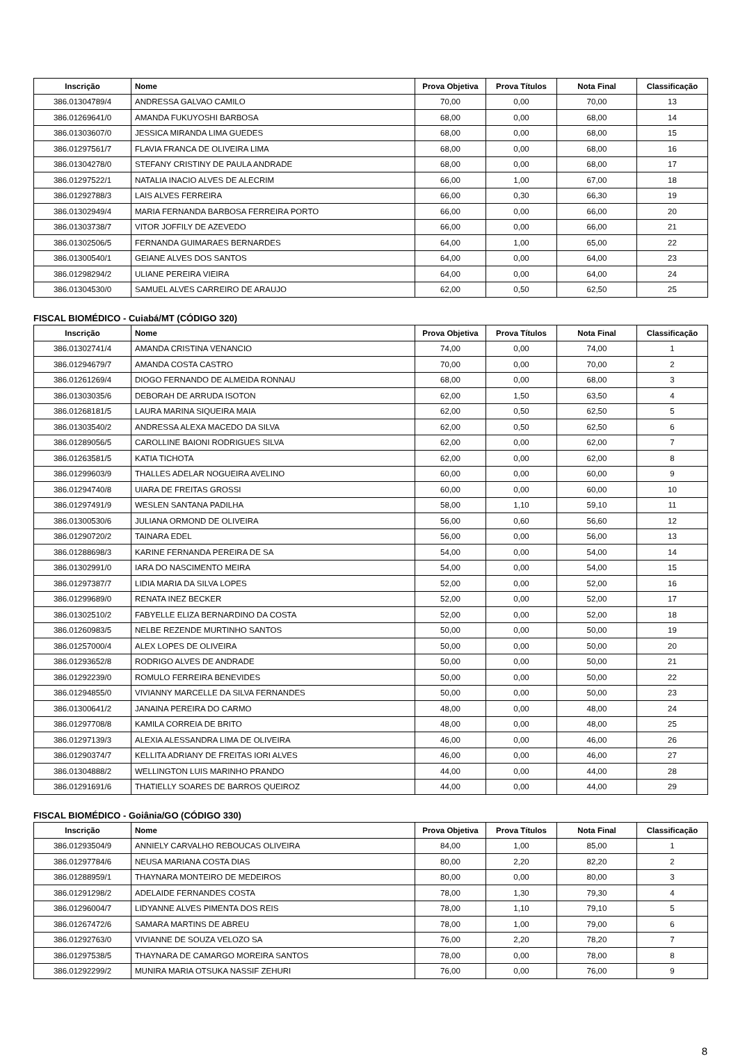| Inscrição | Nome | Prova Objetiva | Prova Títulos | Nota Final | Classificação |
| --- | --- | --- | --- | --- | --- |
| 386.01304789/4 | ANDRESSA GALVAO CAMILO | 70,00 | 0,00 | 70,00 | 13 |
| 386.01269641/0 | AMANDA FUKUYOSHI BARBOSA | 68,00 | 0,00 | 68,00 | 14 |
| 386.01303607/0 | JESSICA MIRANDA LIMA GUEDES | 68,00 | 0,00 | 68,00 | 15 |
| 386.01297561/7 | FLAVIA FRANCA DE OLIVEIRA LIMA | 68,00 | 0,00 | 68,00 | 16 |
| 386.01304278/0 | STEFANY CRISTINY DE PAULA ANDRADE | 68,00 | 0,00 | 68,00 | 17 |
| 386.01297522/1 | NATALIA INACIO ALVES DE ALECRIM | 66,00 | 1,00 | 67,00 | 18 |
| 386.01292788/3 | LAIS ALVES FERREIRA | 66,00 | 0,30 | 66,30 | 19 |
| 386.01302949/4 | MARIA FERNANDA BARBOSA FERREIRA PORTO | 66,00 | 0,00 | 66,00 | 20 |
| 386.01303738/7 | VITOR JOFFILY DE AZEVEDO | 66,00 | 0,00 | 66,00 | 21 |
| 386.01302506/5 | FERNANDA GUIMARAES BERNARDES | 64,00 | 1,00 | 65,00 | 22 |
| 386.01300540/1 | GEIANE ALVES DOS SANTOS | 64,00 | 0,00 | 64,00 | 23 |
| 386.01298294/2 | ULIANE PEREIRA VIEIRA | 64,00 | 0,00 | 64,00 | 24 |
| 386.01304530/0 | SAMUEL ALVES CARREIRO DE ARAUJO | 62,00 | 0,50 | 62,50 | 25 |
FISCAL BIOMÉDICO - Cuiabá/MT (CÓDIGO 320)
| Inscrição | Nome | Prova Objetiva | Prova Títulos | Nota Final | Classificação |
| --- | --- | --- | --- | --- | --- |
| 386.01302741/4 | AMANDA CRISTINA VENANCIO | 74,00 | 0,00 | 74,00 | 1 |
| 386.01294679/7 | AMANDA COSTA CASTRO | 70,00 | 0,00 | 70,00 | 2 |
| 386.01261269/4 | DIOGO FERNANDO DE ALMEIDA RONNAU | 68,00 | 0,00 | 68,00 | 3 |
| 386.01303035/6 | DEBORAH DE ARRUDA ISOTON | 62,00 | 1,50 | 63,50 | 4 |
| 386.01268181/5 | LAURA MARINA SIQUEIRA MAIA | 62,00 | 0,50 | 62,50 | 5 |
| 386.01303540/2 | ANDRESSA ALEXA MACEDO DA SILVA | 62,00 | 0,50 | 62,50 | 6 |
| 386.01289056/5 | CAROLLINE BAIONI RODRIGUES SILVA | 62,00 | 0,00 | 62,00 | 7 |
| 386.01263581/5 | KATIA TICHOTA | 62,00 | 0,00 | 62,00 | 8 |
| 386.01299603/9 | THALLES ADELAR NOGUEIRA AVELINO | 60,00 | 0,00 | 60,00 | 9 |
| 386.01294740/8 | UIARA DE FREITAS GROSSI | 60,00 | 0,00 | 60,00 | 10 |
| 386.01297491/9 | WESLEN SANTANA PADILHA | 58,00 | 1,10 | 59,10 | 11 |
| 386.01300530/6 | JULIANA ORMOND DE OLIVEIRA | 56,00 | 0,60 | 56,60 | 12 |
| 386.01290720/2 | TAINARA EDEL | 56,00 | 0,00 | 56,00 | 13 |
| 386.01288698/3 | KARINE FERNANDA PEREIRA DE SA | 54,00 | 0,00 | 54,00 | 14 |
| 386.01302991/0 | IARA DO NASCIMENTO MEIRA | 54,00 | 0,00 | 54,00 | 15 |
| 386.01297387/7 | LIDIA MARIA DA SILVA LOPES | 52,00 | 0,00 | 52,00 | 16 |
| 386.01299689/0 | RENATA INEZ BECKER | 52,00 | 0,00 | 52,00 | 17 |
| 386.01302510/2 | FABYELLE ELIZA BERNARDINO DA COSTA | 52,00 | 0,00 | 52,00 | 18 |
| 386.01260983/5 | NELBE REZENDE MURTINHO SANTOS | 50,00 | 0,00 | 50,00 | 19 |
| 386.01257000/4 | ALEX LOPES DE OLIVEIRA | 50,00 | 0,00 | 50,00 | 20 |
| 386.01293652/8 | RODRIGO ALVES DE ANDRADE | 50,00 | 0,00 | 50,00 | 21 |
| 386.01292239/0 | ROMULO FERREIRA BENEVIDES | 50,00 | 0,00 | 50,00 | 22 |
| 386.01294855/0 | VIVIANNY MARCELLE DA SILVA FERNANDES | 50,00 | 0,00 | 50,00 | 23 |
| 386.01300641/2 | JANAINA PEREIRA DO CARMO | 48,00 | 0,00 | 48,00 | 24 |
| 386.01297708/8 | KAMILA CORREIA DE BRITO | 48,00 | 0,00 | 48,00 | 25 |
| 386.01297139/3 | ALEXIA ALESSANDRA LIMA DE OLIVEIRA | 46,00 | 0,00 | 46,00 | 26 |
| 386.01290374/7 | KELLITA ADRIANY DE FREITAS IORI ALVES | 46,00 | 0,00 | 46,00 | 27 |
| 386.01304888/2 | WELLINGTON LUIS MARINHO PRANDO | 44,00 | 0,00 | 44,00 | 28 |
| 386.01291691/6 | THATIELLY SOARES DE BARROS QUEIROZ | 44,00 | 0,00 | 44,00 | 29 |
FISCAL BIOMÉDICO - Goiânia/GO (CÓDIGO 330)
| Inscrição | Nome | Prova Objetiva | Prova Títulos | Nota Final | Classificação |
| --- | --- | --- | --- | --- | --- |
| 386.01293504/9 | ANNIELY CARVALHO REBOUCAS OLIVEIRA | 84,00 | 1,00 | 85,00 | 1 |
| 386.01297784/6 | NEUSA MARIANA COSTA DIAS | 80,00 | 2,20 | 82,20 | 2 |
| 386.01288959/1 | THAYNARA MONTEIRO DE MEDEIROS | 80,00 | 0,00 | 80,00 | 3 |
| 386.01291298/2 | ADELAIDE FERNANDES COSTA | 78,00 | 1,30 | 79,30 | 4 |
| 386.01296004/7 | LIDYANNE ALVES PIMENTA DOS REIS | 78,00 | 1,10 | 79,10 | 5 |
| 386.01267472/6 | SAMARA MARTINS DE ABREU | 78,00 | 1,00 | 79,00 | 6 |
| 386.01292763/0 | VIVIANNE DE SOUZA VELOZO SA | 76,00 | 2,20 | 78,20 | 7 |
| 386.01297538/5 | THAYNARA DE CAMARGO MOREIRA SANTOS | 78,00 | 0,00 | 78,00 | 8 |
| 386.01292299/2 | MUNIRA MARIA OTSUKA NASSIF ZEHURI | 76,00 | 0,00 | 76,00 | 9 |
8